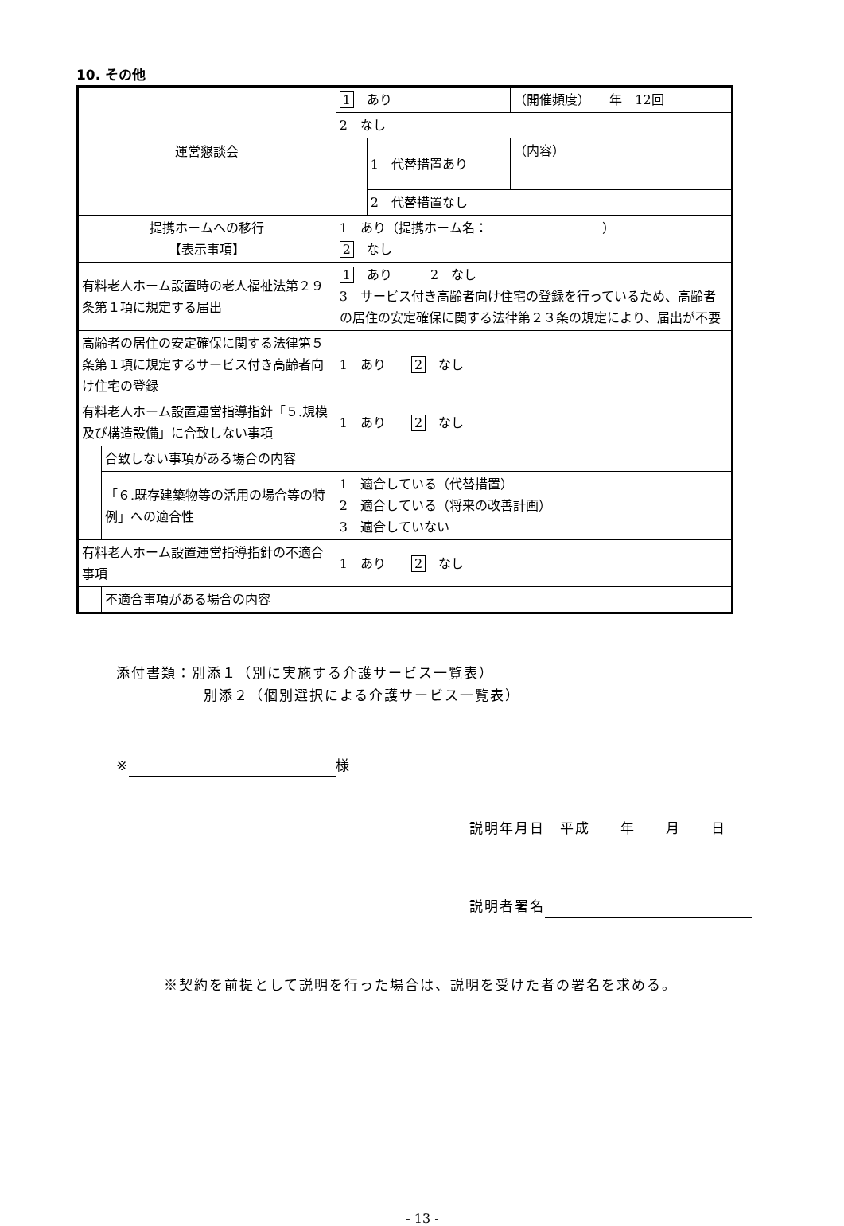10. その他
| 運営懇談会 | | 1 あり | | （開催頻度） 年 12回 |
| | | 2 なし | | |
| | | | 1 代替措置あり | （内容） |
| | | | 2 代替措置なし | |
| 提携ホームへの移行 【表示事項】 | | 1 あり（提携ホーム名： ） 2 なし | | |
| 有料老人ホーム設置時の老人福祉法第２９条第１項に規定する届出 | | 1 あり 2 なし 3 サービス付き高齢者向け住宅の登録を行っているため、高齢者の居住の安定確保に関する法律第２３条の規定により、届出が不要 | | |
| 高齢者の居住の安定確保に関する法律第５条第１項に規定するサービス付き高齢者向け住宅の登録 | | 1 あり 2 なし | | |
| 有料老人ホーム設置運営指導指針「５.規模及び構造設備」に合致しない事項 | | 1 あり 2 なし | | |
| | 合致しない事項がある場合の内容 | | | |
| | 「６.既存建築物等の活用の場合等の特例」への適合性 | 1 適合している（代替措置） 2 適合している（将来の改善計画） 3 適合していない | | |
| 有料老人ホーム設置運営指導指針の不適合事項 | | 1 あり 2 なし | | |
| | 不適合事項がある場合の内容 | | | |
添付書類：別添１（別に実施する介護サービス一覧表）
別添２（個別選択による介護サービス一覧表）
※ 様
説明年月日　平成　　年　　月　　日
説明者署名
※契約を前提として説明を行った場合は、説明を受けた者の署名を求める。
- 13 -